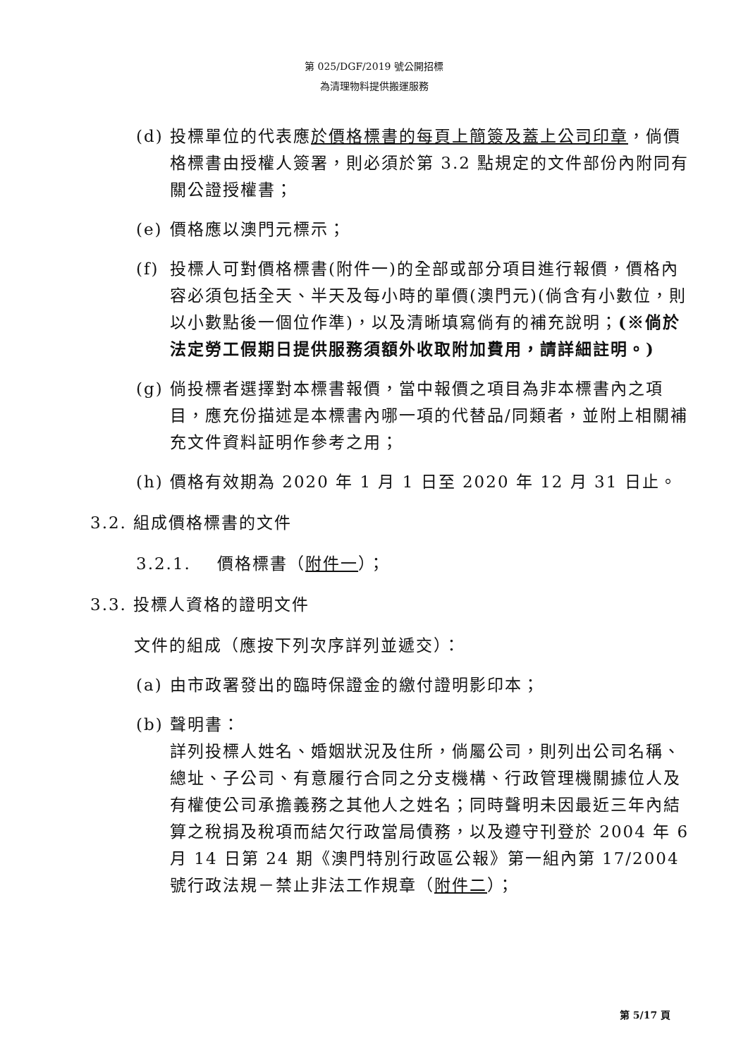第 025/DGF/2019 號公開招標
為清理物料提供搬運服務
(d) 投標單位的代表應於價格標書的每頁上簡簽及蓋上公司印章，倘價格標書由授權人簽署，則必須於第 3.2 點規定的文件部份內附同有關公證授權書；
(e) 價格應以澳門元標示；
(f) 投標人可對價格標書(附件一)的全部或部分項目進行報價，價格內容必須包括全天、半天及每小時的單價(澳門元)(倘含有小數位，則以小數點後一個位作準)，以及清晰填寫倘有的補充說明；(※倘於法定勞工假期日提供服務須額外收取附加費用，請詳細註明。)
(g) 倘投標者選擇對本標書報價，當中報價之項目為非本標書內之項目，應充份描述是本標書內哪一項的代替品/同類者，並附上相關補充文件資料証明作參考之用；
(h) 價格有效期為 2020 年 1 月 1 日至 2020 年 12 月 31 日止。
3.2. 組成價格標書的文件
3.2.1. 價格標書（附件一）；
3.3. 投標人資格的證明文件
文件的組成（應按下列次序詳列並遞交）：
(a) 由市政署發出的臨時保證金的繳付證明影印本；
(b) 聲明書：
詳列投標人姓名、婚姻狀況及住所，倘屬公司，則列出公司名稱、總址、子公司、有意履行合同之分支機構、行政管理機關據位人及有權使公司承擔義務之其他人之姓名；同時聲明未因最近三年內結算之稅捐及稅項而結欠行政當局債務，以及遵守刊登於 2004 年 6 月 14 日第 24 期《澳門特別行政區公報》第一組內第 17/2004 號行政法規－禁止非法工作規章（附件二）；
第 5/17 頁